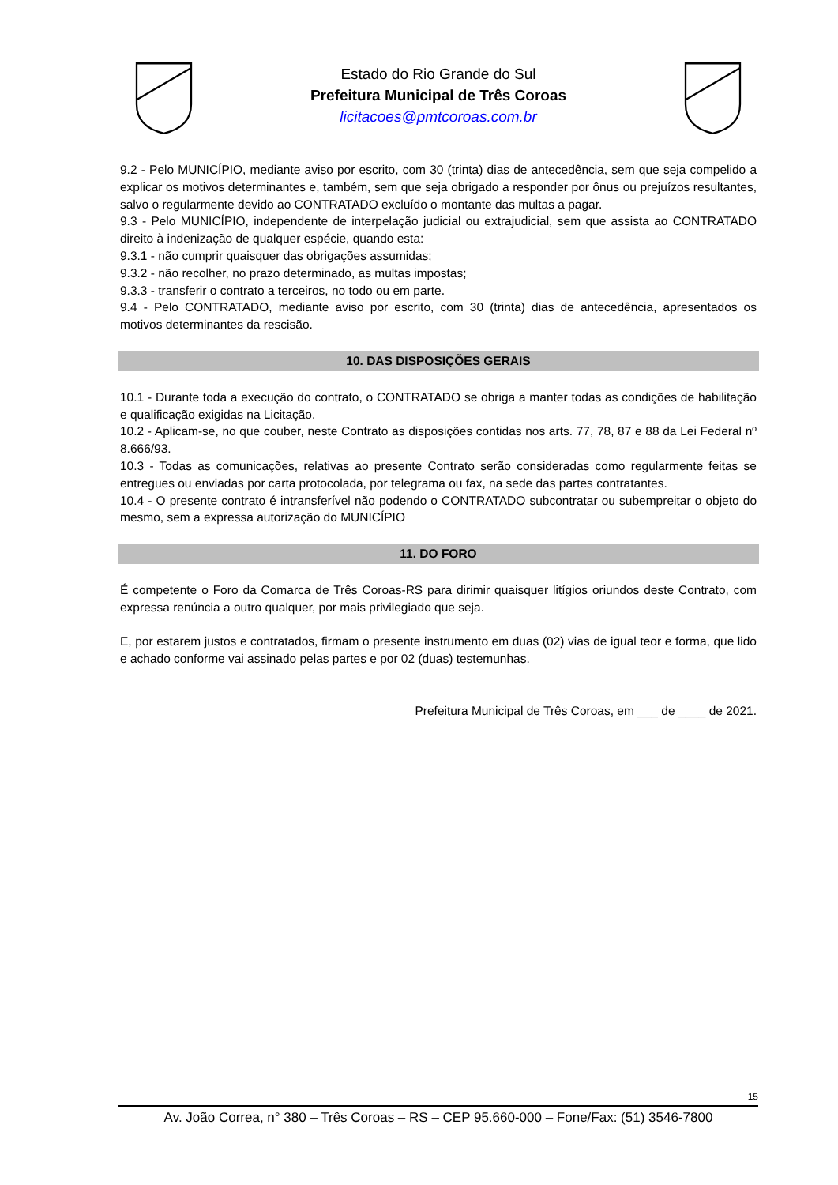Estado do Rio Grande do Sul
Prefeitura Municipal de Três Coroas
licitacoes@pmtcoroas.com.br
9.2 - Pelo MUNICÍPIO, mediante aviso por escrito, com 30 (trinta) dias de antecedência, sem que seja compelido a explicar os motivos determinantes e, também, sem que seja obrigado a responder por ônus ou prejuízos resultantes, salvo o regularmente devido ao CONTRATADO excluído o montante das multas a pagar.
9.3 - Pelo MUNICÍPIO, independente de interpelação judicial ou extrajudicial, sem que assista ao CONTRATADO direito à indenização de qualquer espécie, quando esta:
9.3.1 - não cumprir quaisquer das obrigações assumidas;
9.3.2 - não recolher, no prazo determinado, as multas impostas;
9.3.3 - transferir o contrato a terceiros, no todo ou em parte.
9.4 - Pelo CONTRATADO, mediante aviso por escrito, com 30 (trinta) dias de antecedência, apresentados os motivos determinantes da rescisão.
10. DAS DISPOSIÇÕES GERAIS
10.1 - Durante toda a execução do contrato, o CONTRATADO se obriga a manter todas as condições de habilitação e qualificação exigidas na Licitação.
10.2 - Aplicam-se, no que couber, neste Contrato as disposições contidas nos arts. 77, 78, 87 e 88 da Lei Federal nº 8.666/93.
10.3 - Todas as comunicações, relativas ao presente Contrato serão consideradas como regularmente feitas se entregues ou enviadas por carta protocolada, por telegrama ou fax, na sede das partes contratantes.
10.4 - O presente contrato é intransferível não podendo o CONTRATADO subcontratar ou subempreitar o objeto do mesmo, sem a expressa autorização do MUNICÍPIO
11. DO FORO
É competente o Foro da Comarca de Três Coroas-RS para dirimir quaisquer litígios oriundos deste Contrato, com expressa renúncia a outro qualquer, por mais privilegiado que seja.
E, por estarem justos e contratados, firmam o presente instrumento em duas (02) vias de igual teor e forma, que lido e achado conforme vai assinado pelas partes e por 02 (duas) testemunhas.
Prefeitura Municipal de Três Coroas, em ___ de ____ de 2021.
15
Av. João Correa, n° 380 – Três Coroas – RS – CEP 95.660-000 – Fone/Fax: (51) 3546-7800